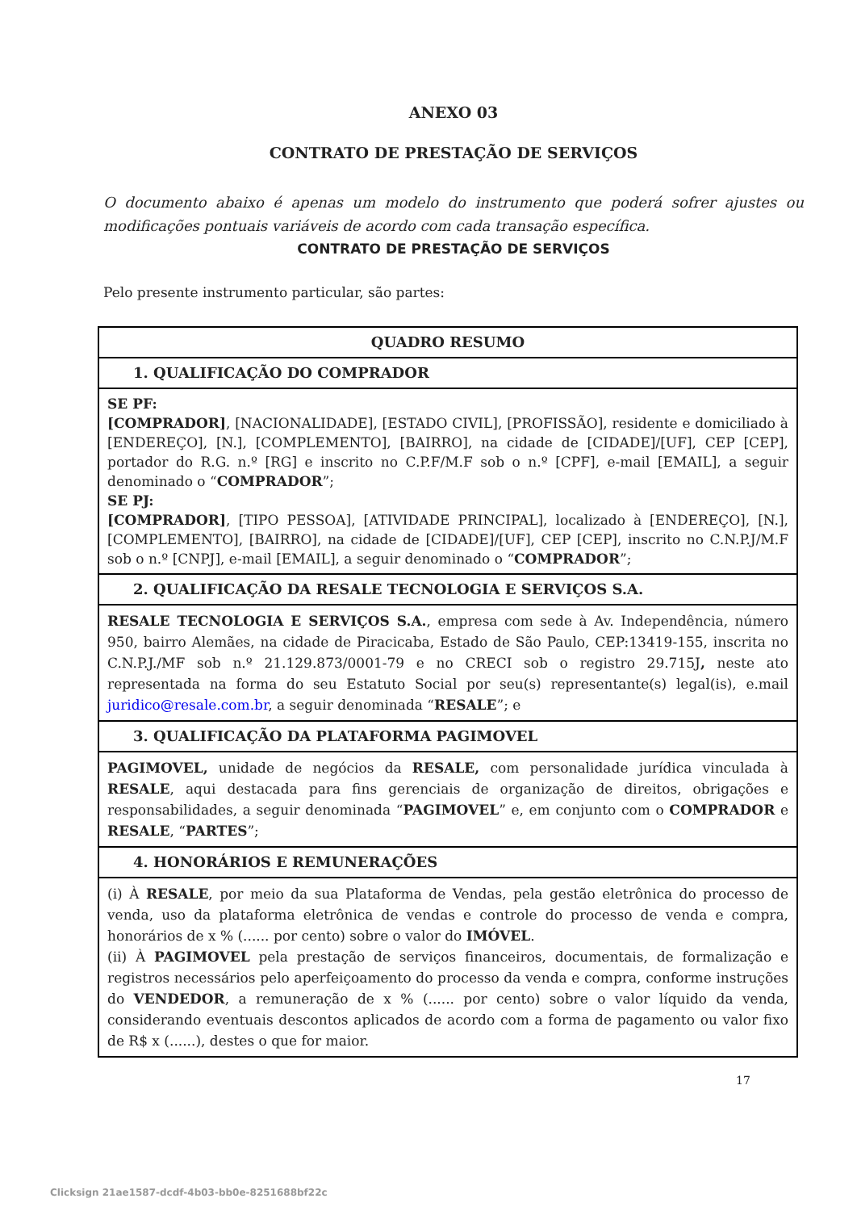ANEXO 03
CONTRATO DE PRESTAÇÃO DE SERVIÇOS
O documento abaixo é apenas um modelo do instrumento que poderá sofrer ajustes ou modificações pontuais variáveis de acordo com cada transação específica.
CONTRATO DE PRESTAÇÃO DE SERVIÇOS
Pelo presente instrumento particular, são partes:
| QUADRO RESUMO |
| --- |
| 1. QUALIFICAÇÃO DO COMPRADOR |
| SE PF: [COMPRADOR] , [NACIONALIDADE], [ESTADO CIVIL], [PROFISSÃO], residente e domiciliado à [ENDEREÇO], [N.], [COMPLEMENTO], [BAIRRO], na cidade de [CIDADE]/[UF], CEP [CEP], portador do R.G. n.º [RG] e inscrito no C.P.F/M.F sob o n.º [CPF], e-mail [EMAIL], a seguir denominado o “ COMPRADOR ”; SE PJ: [COMPRADOR] , [TIPO PESSOA], [ATIVIDADE PRINCIPAL], localizado à [ENDEREÇO], [N.], [COMPLEMENTO], [BAIRRO], na cidade de [CIDADE]/[UF], CEP [CEP], inscrito no C.N.P.J/M.F sob o n.º [CNPJ], e-mail [EMAIL], a seguir denominado o “ COMPRADOR ”; |
| 2. QUALIFICAÇÃO DA RESALE TECNOLOGIA E SERVIÇOS S.A. |
| RESALE TECNOLOGIA E SERVIÇOS S.A. , empresa com sede à Av. Independência, número 950, bairro Alemães, na cidade de Piracicaba, Estado de São Paulo, CEP:13419-155, inscrita no C.N.P.J./MF sob n.º 21.129.873/0001-79 e no CRECI sob o registro 29.715J , neste ato representada na forma do seu Estatuto Social por seu(s) representante(s) legal(is), e.mail juridico@resale.com.br , a seguir denominada “ RESALE ”; e |
| 3. QUALIFICAÇÃO DA PLATAFORMA PAGIMOVEL |
| PAGIMOVEL, unidade de negócios da RESALE, com personalidade jurídica vinculada à RESALE , aqui destacada para fins gerenciais de organização de direitos, obrigações e responsabilidades, a seguir denominada “ PAGIMOVEL ” e, em conjunto com o COMPRADOR e RESALE , “ PARTES ”; |
| 4. HONORÁRIOS E REMUNERAÇÕES |
| (i) À RESALE , por meio da sua Plataforma de Vendas, pela gestão eletrônica do processo de venda, uso da plataforma eletrônica de vendas e controle do processo de venda e compra, honorários de x % (...... por cento) sobre o valor do IMÓVEL . (ii) À PAGIMOVEL pela prestação de serviços financeiros, documentais, de formalização e registros necessários pelo aperfeiçoamento do processo da venda e compra, conforme instruções do VENDEDOR , a remuneração de x % (...... por cento) sobre o valor líquido da venda, considerando eventuais descontos aplicados de acordo com a forma de pagamento ou valor fixo de R$ x (......), destes o que for maior. |
17
Clicksign 21ae1587-dcdf-4b03-bb0e-8251688bf22c